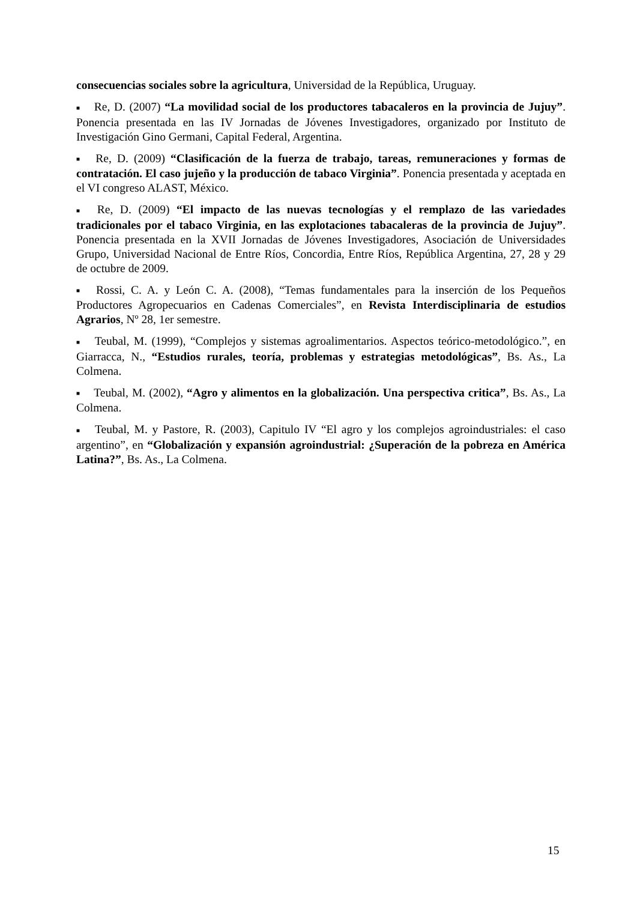consecuencias sociales sobre la agricultura, Universidad de la República, Uruguay.
■ Re, D. (2007) “La movilidad social de los productores tabacaleros en la provincia de Jujuy”. Ponencia presentada en las IV Jornadas de Jóvenes Investigadores, organizado por Instituto de Investigación Gino Germani, Capital Federal, Argentina.
■ Re, D. (2009) “Clasificación de la fuerza de trabajo, tareas, remuneraciones y formas de contratación. El caso jujeño y la producción de tabaco Virginia”. Ponencia presentada y aceptada en el VI congreso ALAST, México.
■ Re, D. (2009) “El impacto de las nuevas tecnologías y el remplazo de las variedades tradicionales por el tabaco Virginia, en las explotaciones tabacaleras de la provincia de Jujuy”. Ponencia presentada en la XVII Jornadas de Jóvenes Investigadores, Asociación de Universidades Grupo, Universidad Nacional de Entre Ríos, Concordia, Entre Ríos, República Argentina, 27, 28 y 29 de octubre de 2009.
■ Rossi, C. A. y León C. A. (2008), “Temas fundamentales para la inserción de los Pequeños Productores Agropecuarios en Cadenas Comerciales”, en Revista Interdisciplinaria de estudios Agrarios, Nº 28, 1er semestre.
■ Teubal, M. (1999), “Complejos y sistemas agroalimentarios. Aspectos teórico-metodológico.”, en Giarracca, N., “Estudios rurales, teoría, problemas y estrategias metodológicas”, Bs. As., La Colmena.
■ Teubal, M. (2002), “Agro y alimentos en la globalización. Una perspectiva critica”, Bs. As., La Colmena.
■ Teubal, M. y Pastore, R. (2003), Capitulo IV “El agro y los complejos agroindustriales: el caso argentino”, en “Globalización y expansión agroindustrial: ¿Superación de la pobreza en América Latina?”, Bs. As., La Colmena.
15